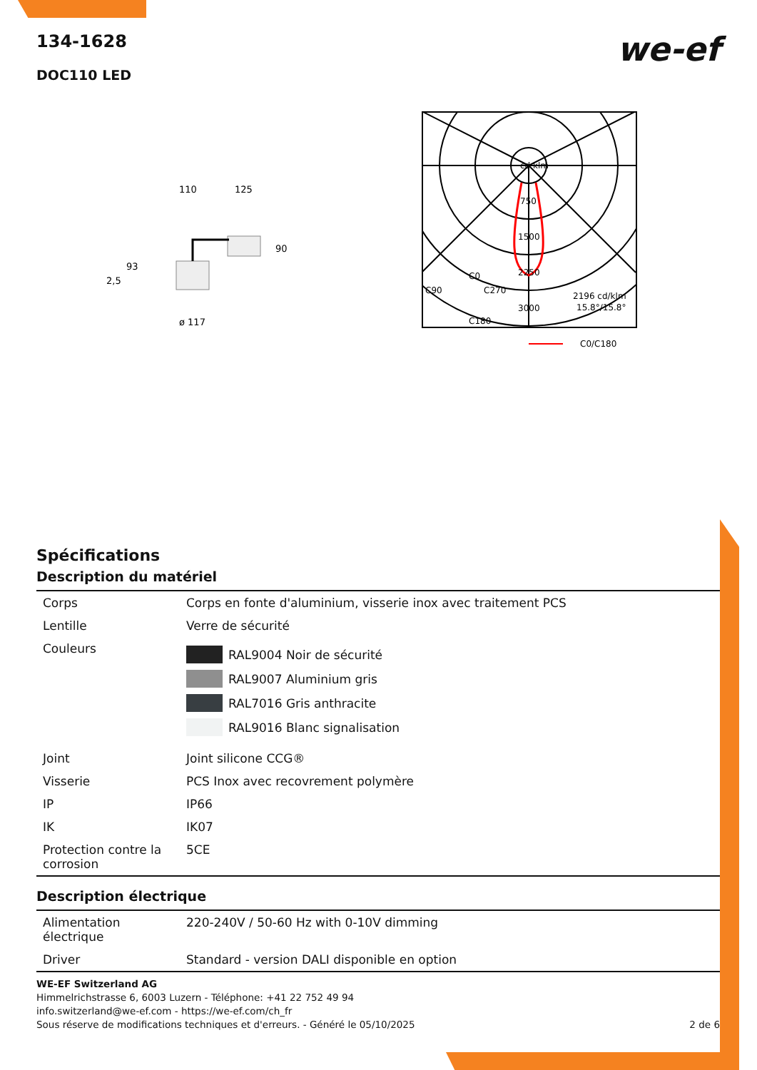we-ef
134-1628
DOC110 LED
110
125
90
93
2,5
ø 117
cd klm
750
1500
2250
C0
C90
C270
3000
C180
2196 cd/klm
15.8°/15.8°
C0/C180
Spécifications
Description du matériel
| Corps | Corps en fonte d'aluminium, visserie inox avec traitement PCS |
| Lentille | Verre de sécurité |
| Couleurs | RAL9004 Noir de sécurité RAL9007 Aluminium gris RAL7016 Gris anthracite RAL9016 Blanc signalisation |
| Joint | Joint silicone CCG® |
| Visserie | PCS Inox avec recovrement polymère |
| IP | IP66 |
| IK | IK07 |
| Protection contre la corrosion | 5CE |
Description électrique
| Alimentation électrique | 220-240V / 50-60 Hz with 0-10V dimming |
| Driver | Standard - version DALI disponible en option |
WE-EF Switzerland AG
Himmelrichstrasse 6, 6003 Luzern - Téléphone: +41 22 752 49 94
info.switzerland@we-ef.com - https://we-ef.com/ch_fr
Sous réserve de modifications techniques et d'erreurs. - Généré le 05/10/2025 2 de 6